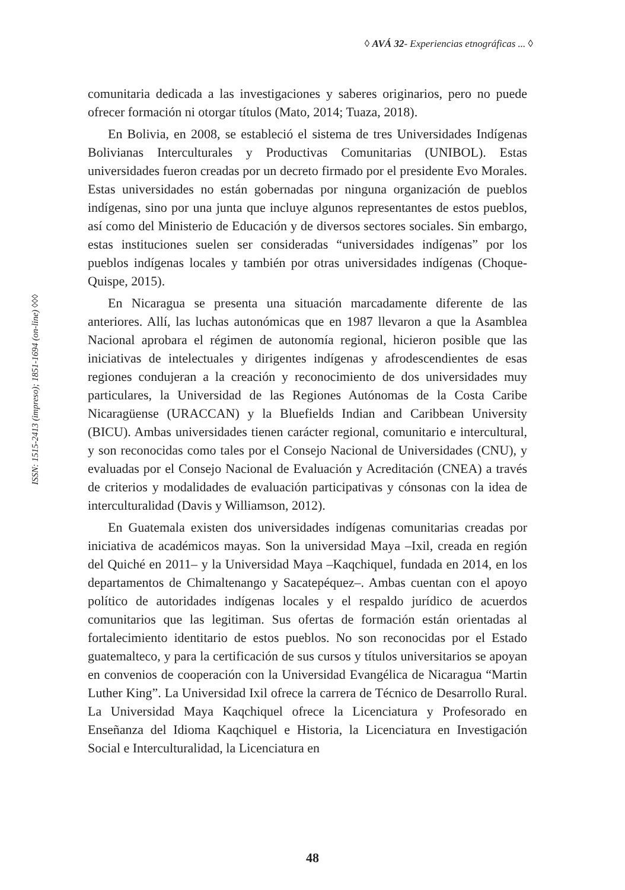◊ AVÁ 32- Experiencias etnográficas ... ◊
ISSN: 1515-2413 (impreso); 1851-1694 (on-line) ◊◊◊
comunitaria dedicada a las investigaciones y saberes originarios, pero no puede ofrecer formación ni otorgar títulos (Mato, 2014; Tuaza, 2018).
En Bolivia, en 2008, se estableció el sistema de tres Universidades Indígenas Bolivianas Interculturales y Productivas Comunitarias (UNIBOL). Estas universidades fueron creadas por un decreto firmado por el presidente Evo Morales. Estas universidades no están gobernadas por ninguna organización de pueblos indígenas, sino por una junta que incluye algunos representantes de estos pueblos, así como del Ministerio de Educación y de diversos sectores sociales. Sin embargo, estas instituciones suelen ser consideradas “universidades indígenas” por los pueblos indígenas locales y también por otras universidades indígenas (Choque-Quispe, 2015).
En Nicaragua se presenta una situación marcadamente diferente de las anteriores. Allí, las luchas autonómicas que en 1987 llevaron a que la Asamblea Nacional aprobara el régimen de autonomía regional, hicieron posible que las iniciativas de intelectuales y dirigentes indígenas y afrodescendientes de esas regiones condujeran a la creación y reconocimiento de dos universidades muy particulares, la Universidad de las Regiones Autónomas de la Costa Caribe Nicaragüense (URACCAN) y la Bluefields Indian and Caribbean University (BICU). Ambas universidades tienen carácter regional, comunitario e intercultural, y son reconocidas como tales por el Consejo Nacional de Universidades (CNU), y evaluadas por el Consejo Nacional de Evaluación y Acreditación (CNEA) a través de criterios y modalidades de evaluación participativas y cónsonas con la idea de interculturalidad (Davis y Williamson, 2012).
En Guatemala existen dos universidades indígenas comunitarias creadas por iniciativa de académicos mayas. Son la universidad Maya –Ixil, creada en región del Quiché en 2011– y la Universidad Maya –Kaqchiquel, fundada en 2014, en los departamentos de Chimaltenango y Sacatepéquez–. Ambas cuentan con el apoyo político de autoridades indígenas locales y el respaldo jurídico de acuerdos comunitarios que las legitiman. Sus ofertas de formación están orientadas al fortalecimiento identitario de estos pueblos. No son reconocidas por el Estado guatemalteco, y para la certificación de sus cursos y títulos universitarios se apoyan en convenios de cooperación con la Universidad Evangélica de Nicaragua “Martin Luther King”. La Universidad Ixil ofrece la carrera de Técnico de Desarrollo Rural. La Universidad Maya Kaqchiquel ofrece la Licenciatura y Profesorado en Enseñanza del Idioma Kaqchiquel e Historia, la Licenciatura en Investigación Social e Interculturalidad, la Licenciatura en
48